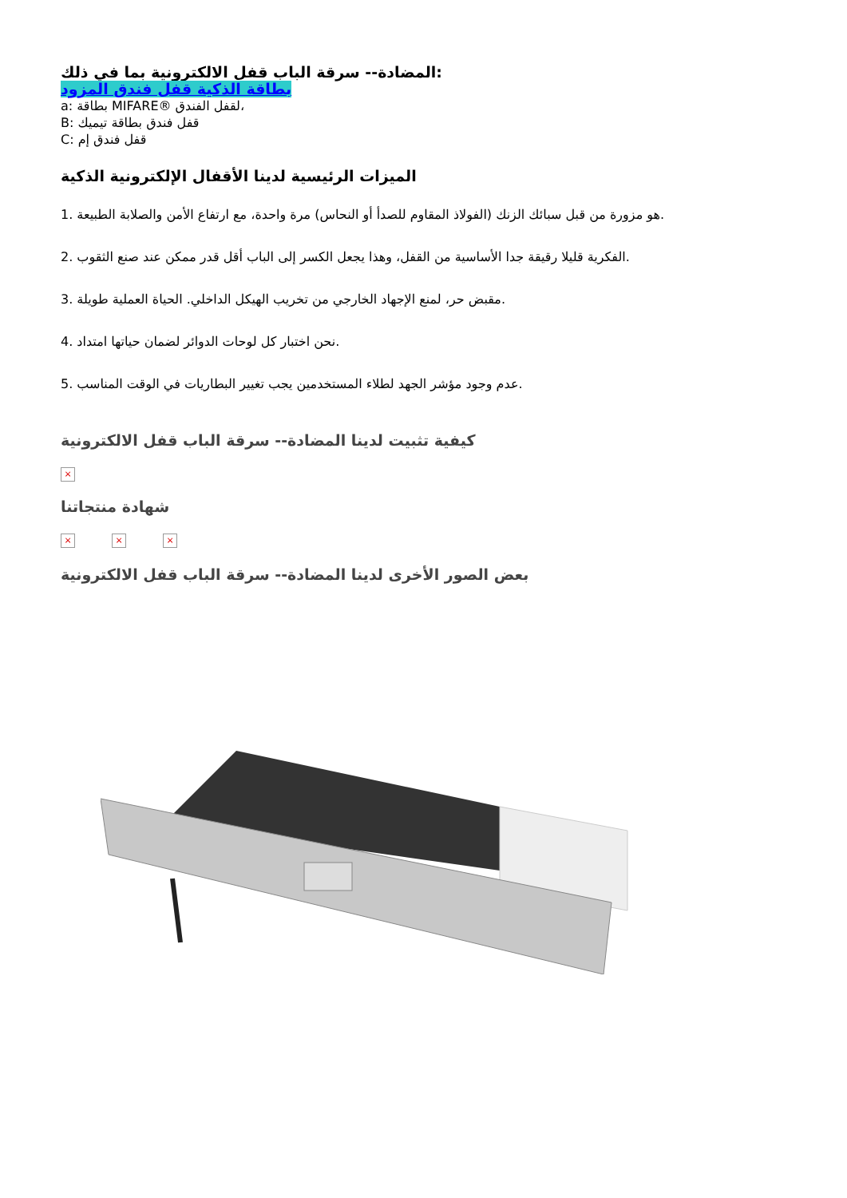المضادة-- سرقة الباب قفل الالكترونية بما في ذلك:
بطاقة الذكية قفل فندق المزود
a: بطاقة MIFARE® لقفل الفندق،
B: قفل فندق بطاقة تيميك
C: قفل فندق إم
الميزات الرئيسية لدينا الأقفال الإلكترونية الذكية
1. هو مزورة من قبل سبائك الزنك (الفولاذ المقاوم للصدأ أو النحاس) مرة واحدة، مع ارتفاع الأمن والصلابة الطبيعة.
2. الفكرية قليلا رقيقة جدا الأساسية من القفل، وهذا يجعل الكسر إلى الباب أقل قدر ممكن عند صنع الثقوب.
3. مقبض حر، لمنع الإجهاد الخارجي من تخريب الهيكل الداخلي. الحياة العملية طويلة.
4. نحن اختبار كل لوحات الدوائر لضمان حياتها امتداد.
5. عدم وجود مؤشر الجهد لطلاء المستخدمين يجب تغيير البطاريات في الوقت المناسب.
كيفية تثبيت لدينا المضادة-- سرقة الباب قفل الالكترونية
×
شهادة منتجاتنا
× × ×
بعض الصور الأخرى لدينا المضادة-- سرقة الباب قفل الالكترونية